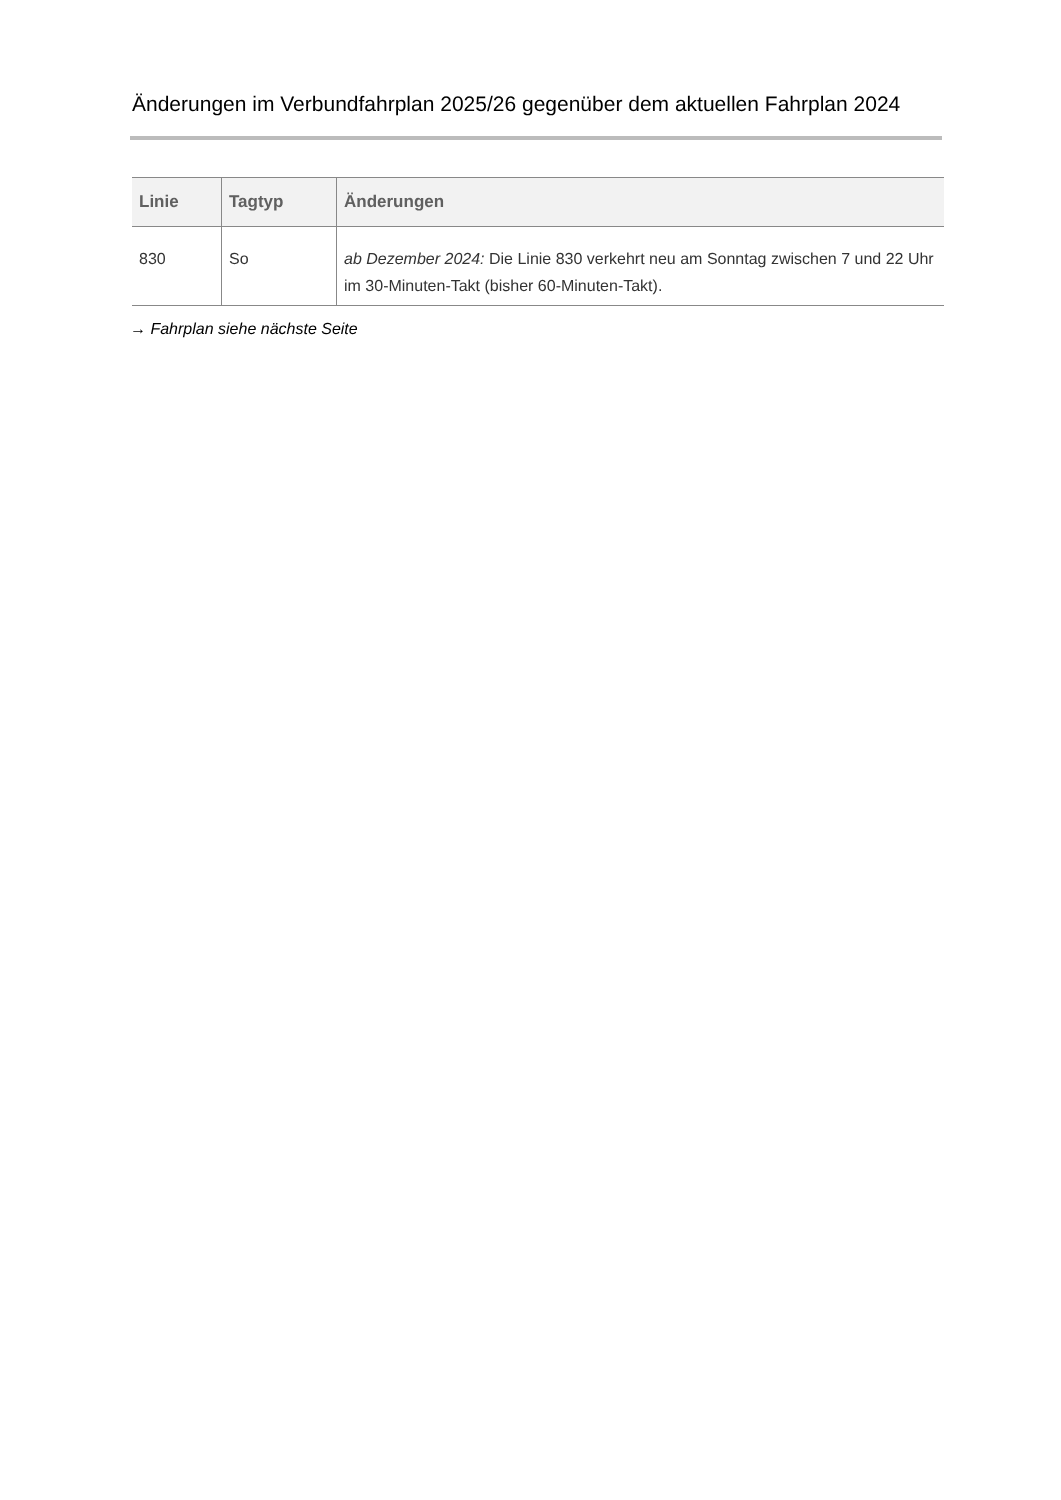Änderungen im Verbundfahrplan 2025/26 gegenüber dem aktuellen Fahrplan 2024
| Linie | Tagtyp | Änderungen |
| --- | --- | --- |
| 830 | So | ab Dezember 2024: Die Linie 830 verkehrt neu am Sonntag zwischen 7 und 22 Uhr im 30-Minuten-Takt (bisher 60-Minuten-Takt). |
→ Fahrplan siehe nächste Seite